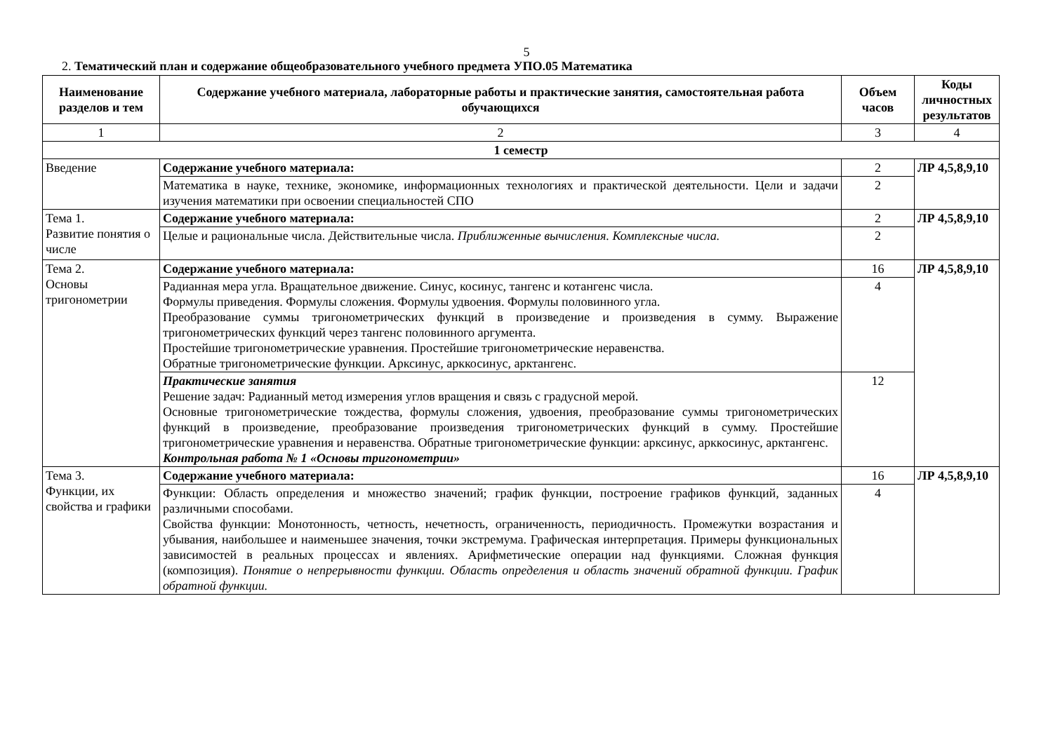5
2. Тематический план и содержание общеобразовательного учебного предмета УПО.05 Математика
| Наименование разделов и тем | Содержание учебного материала, лабораторные работы и практические занятия, самостоятельная работа обучающихся | Объем часов | Коды личностных результатов |
| --- | --- | --- | --- |
| 1 | 2 | 3 | 4 |
| 1 семестр | | | |
| Введение | Содержание учебного материала: | 2 | ЛР 4,5,8,9,10 |
| | Математика в науке, технике, экономике, информационных технологиях и практической деятельности. Цели и задачи изучения математики при освоении специальностей СПО | 2 | |
| Тема 1. Развитие понятия о числе | Содержание учебного материала: | 2 | ЛР 4,5,8,9,10 |
| | Целые и рациональные числа. Действительные числа. Приближенные вычисления. Комплексные числа. | 2 | |
| Тема 2. Основы тригонометрии | Содержание учебного материала: | 16 | ЛР 4,5,8,9,10 |
| | Радианная мера угла. Вращательное движение. Синус, косинус, тангенс и котангенс числа. Формулы приведения. Формулы сложения. Формулы удвоения. Формулы половинного угла. Преобразование суммы тригонометрических функций в произведение и произведения в сумму. Выражение тригонометрических функций через тангенс половинного аргумента. Простейшие тригонометрические уравнения. Простейшие тригонометрические неравенства. Обратные тригонометрические функции. Арксинус, арккосинус, арктангенс. | 4 | |
| | Практические занятия Решение задач: Радианный метод измерения углов вращения и связь с градусной мерой. Основные тригонометрические тождества, формулы сложения, удвоения, преобразование суммы тригонометрических функций в произведение, преобразование произведения тригонометрических функций в сумму. Простейшие тригонометрические уравнения и неравенства. Обратные тригонометрические функции: арксинус, арккосинус, арктангенс. Контрольная работа № 1 «Основы тригонометрии» | 12 | |
| Тема 3. Функции, их свойства и графики | Содержание учебного материала: | 16 | ЛР 4,5,8,9,10 |
| | Функции: Область определения и множество значений; график функции, построение графиков функций, заданных различными способами. Свойства функции: Монотонность, четность, нечетность, ограниченность, периодичность. Промежутки возрастания и убывания, наибольшее и наименьшее значения, точки экстремума. Графическая интерпретация. Примеры функциональных зависимостей в реальных процессах и явлениях. Арифметические операции над функциями. Сложная функция (композиция). Понятие о непрерывности функции. Область определения и область значений обратной функции. График обратной функции. | 4 | |